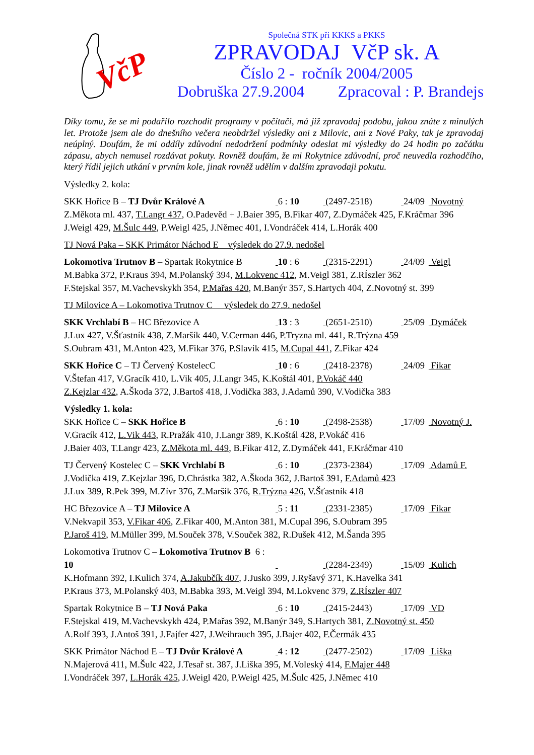VčP
Společná STK při KKKS a PKKS
ZPRAVODAJ VčP sk. A
Číslo 2 - ročník 2004/2005
Dobruška 27.9.2004 Zpracoval : P. Brandejs
Díky tomu, že se mi podařilo rozchodit programy v počítači, má již zpravodaj podobu, jakou znáte z minulých let. Protože jsem ale do dnešního večera neobdržel výsledky ani z Milovic, ani z Nové Paky, tak je zpravodaj neúplný. Doufám, že mi oddíly zdůvodní nedodržení podmínky odeslat mi výsledky do 24 hodin po začátku zápasu, abych nemusel rozdávat pokuty. Rovněž doufám, že mi Rokytnice zdůvodní, proč neuvedla rozhodčího, který řídil jejich utkání v prvním kole, jinak rovněž udělím v dalším zpravodaji pokutu.
Výsledky 2. kola:
SKK Hořice B – TJ Dvůr Králové A 6 : 10 (2497-2518) 24/09 Novotný
Z.Měkota ml. 437, T.Langr 437, O.Padevěd + J.Baier 395, B.Fikar 407, Z.Dymáček 425, F.Kráčmar 396
J.Weigl 429, M.Šulc 449, P.Weigl 425, J.Němec 401, I.Vondráček 414, L.Horák 400
TJ Nová Paka – SKK Primátor Náchod E výsledek do 27.9. nedošel
Lokomotiva Trutnov B – Spartak Rokytnice B 10 : 6 (2315-2291) 24/09 Veigl
M.Babka 372, P.Kraus 394, M.Polanský 394, M.Lokvenc 412, M.Veigl 381, Z.RÍszler 362
F.Stejskal 357, M.Vachevskykh 354, P.Mařas 420, M.Banýr 357, S.Hartych 404, Z.Novotný st. 399
TJ Milovice A – Lokomotiva Trutnov C výsledek do 27.9. nedošel
SKK Vrchlabí B – HC Březovice A 13 : 3 (2651-2510) 25/09 Dymáček
J.Lux 427, V.Šťastník 438, Z.Maršík 440, V.Cerman 446, P.Tryzna ml. 441, R.Trýzna 459
S.Oubram 431, M.Anton 423, M.Fikar 376, P.Slavík 415, M.Cupal 441, Z.Fikar 424
SKK Hořice C – TJ Červený KostelecC 10 : 6 (2418-2378) 24/09 Fikar
V.Štefan 417, V.Gracík 410, L.Vik 405, J.Langr 345, K.Koštál 401, P.Vokáč 440
Z.Kejzlar 432, A.Škoda 372, J.Bartoš 418, J.Vodička 383, J.Adamů 390, V.Vodička 383
Výsledky 1. kola:
SKK Hořice C – SKK Hořice B 6 : 10 (2498-2538) 17/09 Novotný J.
V.Gracík 412, L.Vik 443, R.Pražák 410, J.Langr 389, K.Koštál 428, P.Vokáč 416
J.Baier 403, T.Langr 423, Z.Měkota ml. 449, B.Fikar 412, Z.Dymáček 441, F.Kráčmar 410
TJ Červený Kostelec C – SKK Vrchlabí B 6 : 10 (2373-2384) 17/09 Adamů F.
J.Vodička 419, Z.Kejzlar 396, D.Chrástka 382, A.Škoda 362, J.Bartoš 391, F.Adamů 423
J.Lux 389, R.Pek 399, M.Zívr 376, Z.Maršík 376, R.Trýzna 426, V.Šťastník 418
HC Březovice A – TJ Milovice A 5 : 11 (2331-2385) 17/09 Fikar
V.Nekvapil 353, V.Fikar 406, Z.Fikar 400, M.Anton 381, M.Cupal 396, S.Oubram 395
P.Jaroš 419, M.Müller 399, M.Souček 378, V.Souček 382, R.Dušek 412, M.Šanda 395
Lokomotiva Trutnov C – Lokomotiva Trutnov B 6 : 10 (2284-2349) 15/09 Kulich
K.Hofmann 392, I.Kulich 374, A.Jakubčík 407, J.Jusko 399, J.Ryšavý 371, K.Havelka 341
P.Kraus 373, M.Polanský 403, M.Babka 393, M.Veigl 394, M.Lokvenc 379, Z.RÍszler 407
Spartak Rokytnice B – TJ Nová Paka 6 : 10 (2415-2443) 17/09 VD
F.Stejskal 419, M.Vachevskykh 424, P.Mařas 392, M.Banýr 349, S.Hartych 381, Z.Novotný st. 450
A.Rolf 393, J.Antoš 391, J.Fajfer 427, J.Weihrauch 395, J.Bajer 402, F.Čermák 435
SKK Primátor Náchod E – TJ Dvůr Králové A 4 : 12 (2477-2502) 17/09 Liška
N.Majerová 411, M.Šulc 422, J.Tesař st. 387, J.Liška 395, M.Voleský 414, F.Majer 448
I.Vondráček 397, L.Horák 425, J.Weigl 420, P.Weigl 425, M.Šulc 425, J.Němec 410